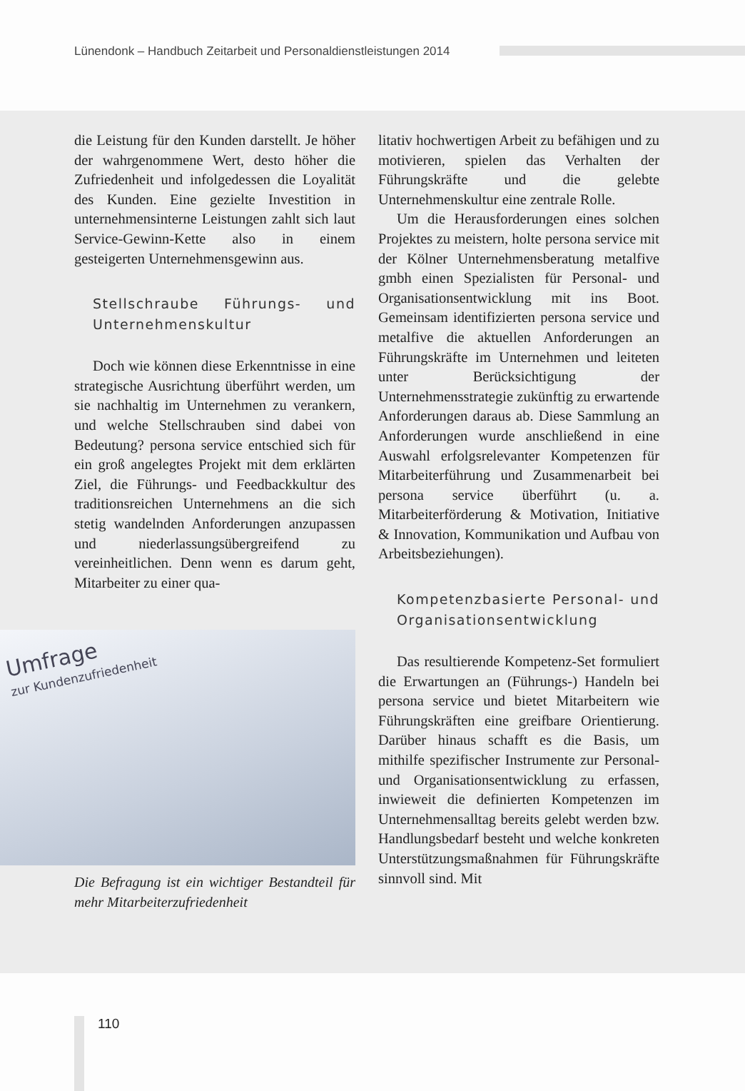Lünendonk – Handbuch Zeitarbeit und Personaldienstleistungen 2014
die Leistung für den Kunden darstellt. Je höher der wahrgenommene Wert, desto höher die Zufriedenheit und infolgedessen die Loyalität des Kunden. Eine gezielte Investition in unternehmensinterne Leistungen zahlt sich laut Service-Gewinn-Kette also in einem gesteigerten Unternehmensgewinn aus.
Stellschraube Führungs- und Unternehmenskultur
Doch wie können diese Erkenntnisse in eine strategische Ausrichtung überführt werden, um sie nachhaltig im Unternehmen zu verankern, und welche Stellschrauben sind dabei von Bedeutung? persona service entschied sich für ein groß angelegtes Projekt mit dem erklärten Ziel, die Führungs- und Feedbackkultur des traditionsreichen Unternehmens an die sich stetig wandelnden Anforderungen anzupassen und niederlassungsübergreifend zu vereinheitlichen. Denn wenn es darum geht, Mitarbeiter zu einer qua-
Umfrage
zur Kundenzufriedenheit
Die Befragung ist ein wichtiger Bestandteil für mehr Mitarbeiterzufriedenheit
litativ hochwertigen Arbeit zu befähigen und zu motivieren, spielen das Verhalten der Führungskräfte und die gelebte Unternehmenskultur eine zentrale Rolle.
Um die Herausforderungen eines solchen Projektes zu meistern, holte persona service mit der Kölner Unternehmensberatung metalfive gmbh einen Spezialisten für Personal- und Organisationsentwicklung mit ins Boot. Gemeinsam identifizierten persona service und metalfive die aktuellen Anforderungen an Führungskräfte im Unternehmen und leiteten unter Berücksichtigung der Unternehmensstrategie zukünftig zu erwartende Anforderungen daraus ab. Diese Sammlung an Anforderungen wurde anschließend in eine Auswahl erfolgsrelevanter Kompetenzen für Mitarbeiterführung und Zusammenarbeit bei persona service überführt (u. a. Mitarbeiterförderung & Motivation, Initiative & Innovation, Kommunikation und Aufbau von Arbeitsbeziehungen).
Kompetenzbasierte Personal- und Organisationsentwicklung
Das resultierende Kompetenz-Set formuliert die Erwartungen an (Führungs-) Handeln bei persona service und bietet Mitarbeitern wie Führungskräften eine greifbare Orientierung. Darüber hinaus schafft es die Basis, um mithilfe spezifischer Instrumente zur Personal- und Organisationsentwicklung zu erfassen, inwieweit die definierten Kompetenzen im Unternehmensalltag bereits gelebt werden bzw. Handlungsbedarf besteht und welche konkreten Unterstützungsmaßnahmen für Führungskräfte sinnvoll sind. Mit
110